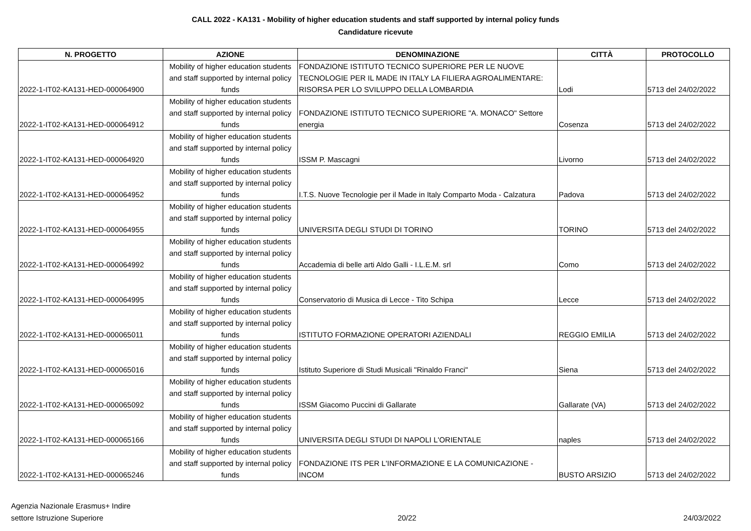CALL 2022 - KA131 - Mobility of higher education students and staff supported by internal policy funds
Candidature ricevute
| N. PROGETTO | AZIONE | DENOMINAZIONE | CITTÀ | PROTOCOLLO |
| --- | --- | --- | --- | --- |
| 2022-1-IT02-KA131-HED-000064900 | Mobility of higher education students and staff supported by internal policy funds | FONDAZIONE ISTITUTO TECNICO SUPERIORE PER LE NUOVE TECNOLOGIE PER IL MADE IN ITALY LA FILIERA AGROALIMENTARE: RISORSA PER LO SVILUPPO DELLA LOMBARDIA | Lodi | 5713 del 24/02/2022 |
| 2022-1-IT02-KA131-HED-000064912 | Mobility of higher education students and staff supported by internal policy funds | FONDAZIONE ISTITUTO TECNICO SUPERIORE "A. MONACO" Settore energia | Cosenza | 5713 del 24/02/2022 |
| 2022-1-IT02-KA131-HED-000064920 | Mobility of higher education students and staff supported by internal policy funds | ISSM P. Mascagni | Livorno | 5713 del 24/02/2022 |
| 2022-1-IT02-KA131-HED-000064952 | Mobility of higher education students and staff supported by internal policy funds | I.T.S. Nuove Tecnologie per il Made in Italy Comparto Moda - Calzatura | Padova | 5713 del 24/02/2022 |
| 2022-1-IT02-KA131-HED-000064955 | Mobility of higher education students and staff supported by internal policy funds | UNIVERSITA DEGLI STUDI DI TORINO | TORINO | 5713 del 24/02/2022 |
| 2022-1-IT02-KA131-HED-000064992 | Mobility of higher education students and staff supported by internal policy funds | Accademia di belle arti Aldo Galli - I.L.E.M. srl | Como | 5713 del 24/02/2022 |
| 2022-1-IT02-KA131-HED-000064995 | Mobility of higher education students and staff supported by internal policy funds | Conservatorio di Musica di Lecce - Tito Schipa | Lecce | 5713 del 24/02/2022 |
| 2022-1-IT02-KA131-HED-000065011 | Mobility of higher education students and staff supported by internal policy funds | ISTITUTO FORMAZIONE OPERATORI AZIENDALI | REGGIO EMILIA | 5713 del 24/02/2022 |
| 2022-1-IT02-KA131-HED-000065016 | Mobility of higher education students and staff supported by internal policy funds | Istituto Superiore di Studi Musicali "Rinaldo Franci" | Siena | 5713 del 24/02/2022 |
| 2022-1-IT02-KA131-HED-000065092 | Mobility of higher education students and staff supported by internal policy funds | ISSM Giacomo Puccini di Gallarate | Gallarate (VA) | 5713 del 24/02/2022 |
| 2022-1-IT02-KA131-HED-000065166 | Mobility of higher education students and staff supported by internal policy funds | UNIVERSITA DEGLI STUDI DI NAPOLI L'ORIENTALE | naples | 5713 del 24/02/2022 |
| 2022-1-IT02-KA131-HED-000065246 | Mobility of higher education students and staff supported by internal policy funds | FONDAZIONE ITS PER L'INFORMAZIONE E LA COMUNICAZIONE - INCOM | BUSTO ARSIZIO | 5713 del 24/02/2022 |
Agenzia Nazionale Erasmus+ Indire
settore Istruzione Superiore
20/22
24/03/2022